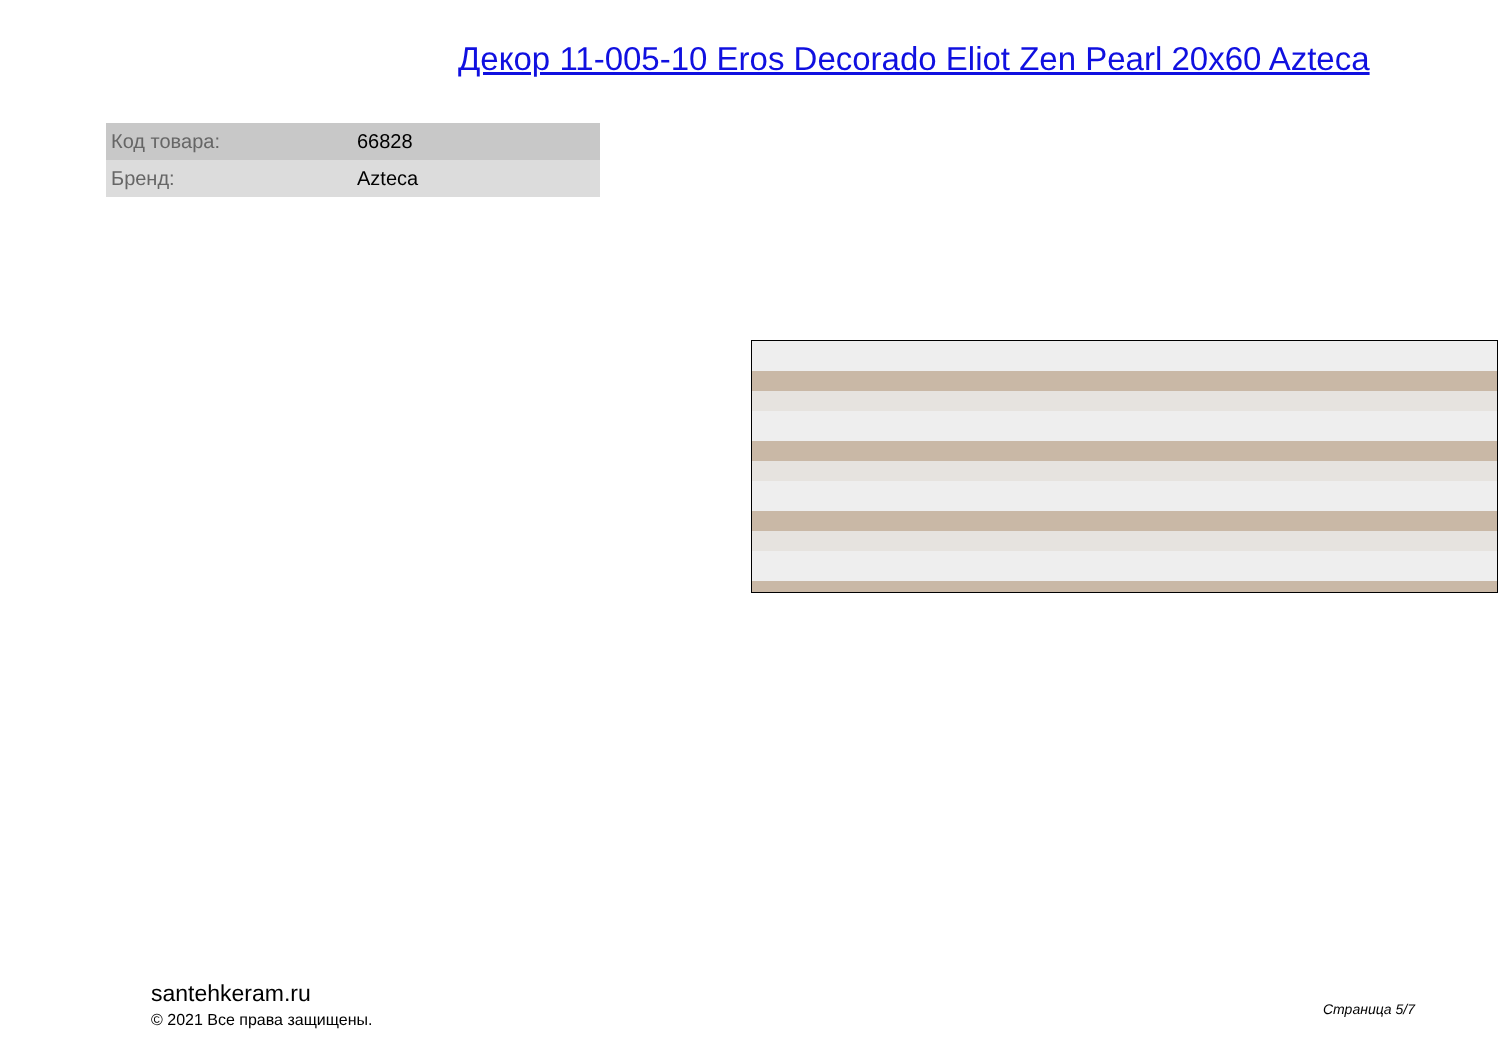Декор 11-005-10 Eros Decorado Eliot Zen Pearl 20x60 Azteca
| Код товара: | 66828 |
| Бренд: | Azteca |
santehkeram.ru
© 2021 Все права защищены.
Страница 5/7